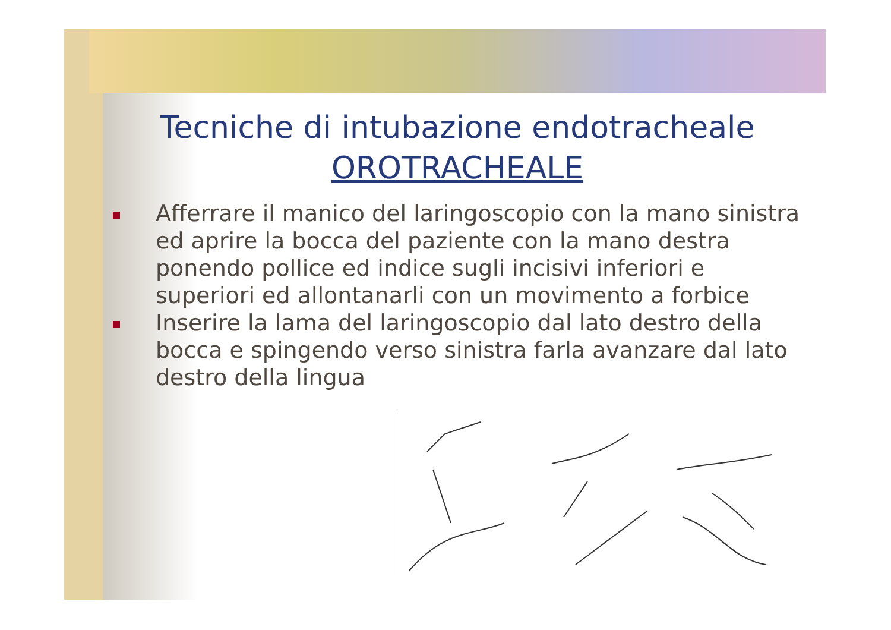Tecniche di intubazione endotracheale
OROTRACHEALE
Afferrare il manico del laringoscopio con la mano sinistra ed aprire la bocca del paziente con la mano destra ponendo pollice ed indice sugli incisivi inferiori e superiori ed allontanarli con un movimento a forbice
Inserire la lama del laringoscopio dal lato destro della bocca e spingendo verso sinistra farla avanzare dal lato destro della lingua